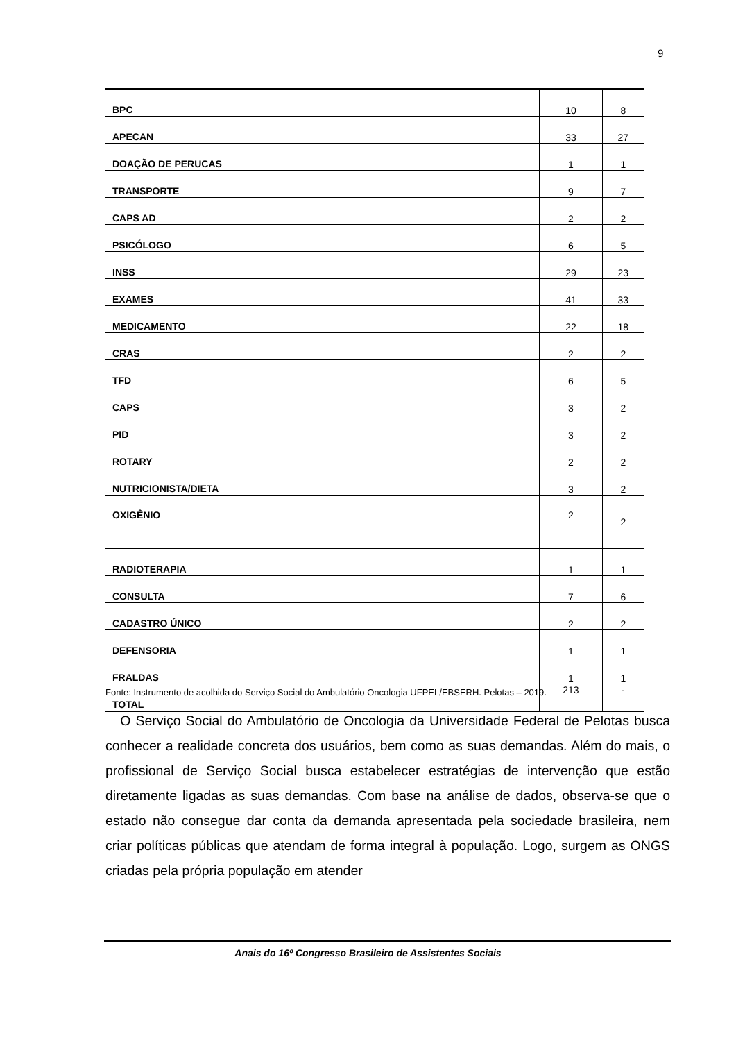9
| BPC | 10 | 8 |
| APECAN | 33 | 27 |
| DOAÇÃO DE PERUCAS | 1 | 1 |
| TRANSPORTE | 9 | 7 |
| CAPS AD | 2 | 2 |
| PSICÓLOGO | 6 | 5 |
| INSS | 29 | 23 |
| EXAMES | 41 | 33 |
| MEDICAMENTO | 22 | 18 |
| CRAS | 2 | 2 |
| TFD | 6 | 5 |
| CAPS | 3 | 2 |
| PID | 3 | 2 |
| ROTARY | 2 | 2 |
| NUTRICIONISTA/DIETA | 3 | 2 |
| OXIGÊNIO | 2 | 2 |
| RADIOTERAPIA | 1 | 1 |
| CONSULTA | 7 | 6 |
| CADASTRO ÚNICO | 2 | 2 |
| DEFENSORIA | 1 | 1 |
| FRALDAS | 1 | 1 |
| TOTAL | 213 | - |
Fonte: Instrumento de acolhida do Serviço Social do Ambulatório Oncologia UFPEL/EBSERH. Pelotas – 2019.
O Serviço Social do Ambulatório de Oncologia da Universidade Federal de Pelotas busca conhecer a realidade concreta dos usuários, bem como as suas demandas. Além do mais, o profissional de Serviço Social busca estabelecer estratégias de intervenção que estão diretamente ligadas as suas demandas. Com base na análise de dados, observa-se que o estado não consegue dar conta da demanda apresentada pela sociedade brasileira, nem criar políticas públicas que atendam de forma integral à população. Logo, surgem as ONGS criadas pela própria população em atender
Anais do 16º Congresso Brasileiro de Assistentes Sociais